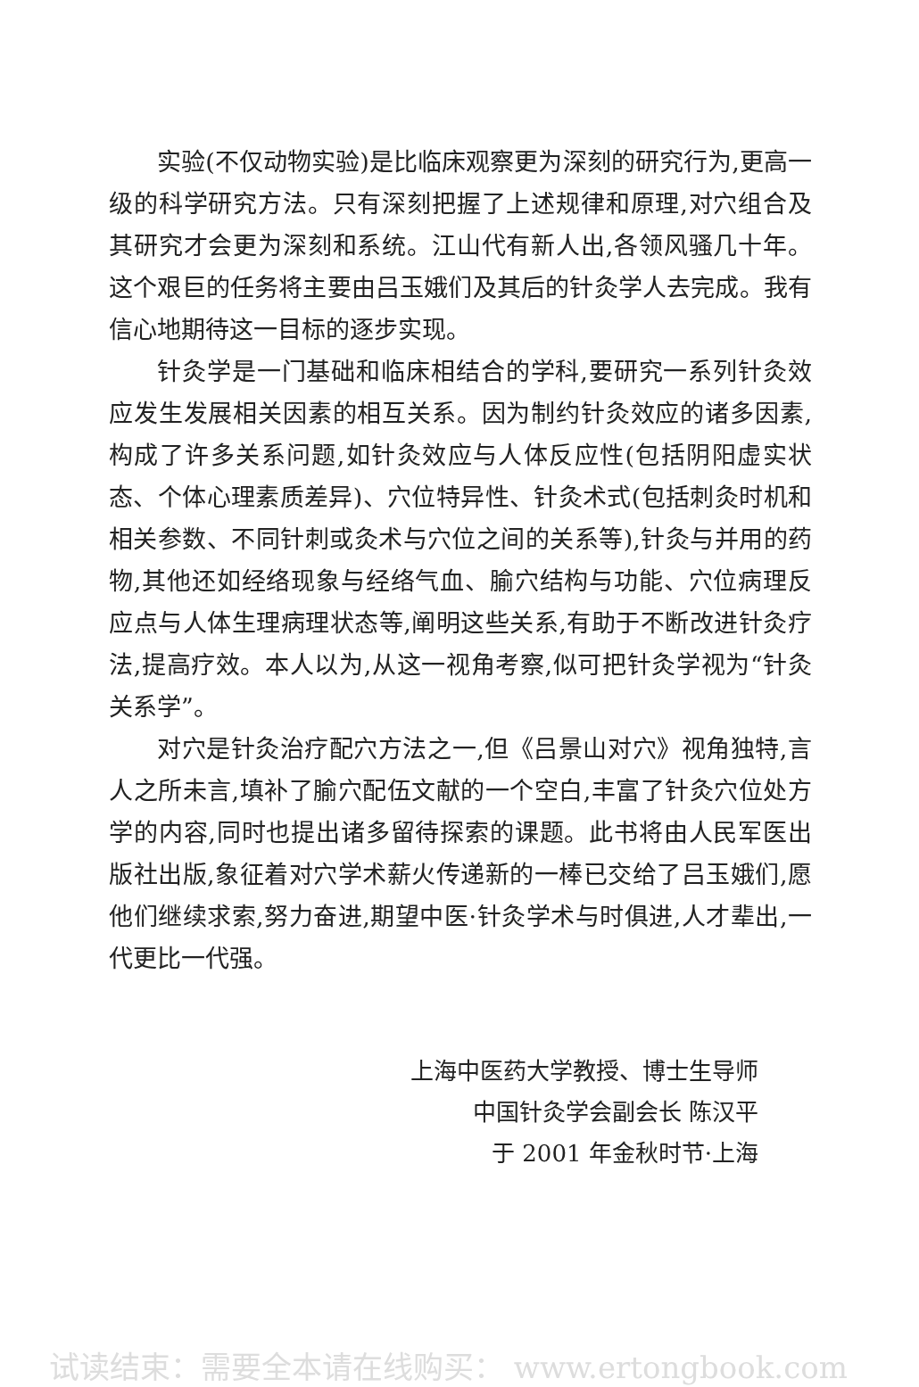实验(不仅动物实验)是比临床观察更为深刻的研究行为,更高一级的科学研究方法。只有深刻把握了上述规律和原理,对穴组合及其研究才会更为深刻和系统。江山代有新人出,各领风骚几十年。这个艰巨的任务将主要由吕玉娥们及其后的针灸学人去完成。我有信心地期待这一目标的逐步实现。
针灸学是一门基础和临床相结合的学科,要研究一系列针灸效应发生发展相关因素的相互关系。因为制约针灸效应的诸多因素,构成了许多关系问题,如针灸效应与人体反应性(包括阴阳虚实状态、个体心理素质差异)、穴位特异性、针灸术式(包括刺灸时机和相关参数、不同针刺或灸术与穴位之间的关系等),针灸与并用的药物,其他还如经络现象与经络气血、腧穴结构与功能、穴位病理反应点与人体生理病理状态等,阐明这些关系,有助于不断改进针灸疗法,提高疗效。本人以为,从这一视角考察,似可把针灸学视为“针灸关系学”。
对穴是针灸治疗配穴方法之一,但《吕景山对穴》视角独特,言人之所未言,填补了腧穴配伍文献的一个空白,丰富了针灸穴位处方学的内容,同时也提出诸多留待探索的课题。此书将由人民军医出版社出版,象征着对穴学术薪火传递新的一棒已交给了吕玉娥们,愿他们继续求索,努力奋进,期望中医·针灸学术与时俱进,人才辈出,一代更比一代强。
上海中医药大学教授、博士生导师
中国针灸学会副会长 陈汉平
于 2001 年金秋时节·上海
试读结束：需要全本请在线购买： www.ertongbook.com